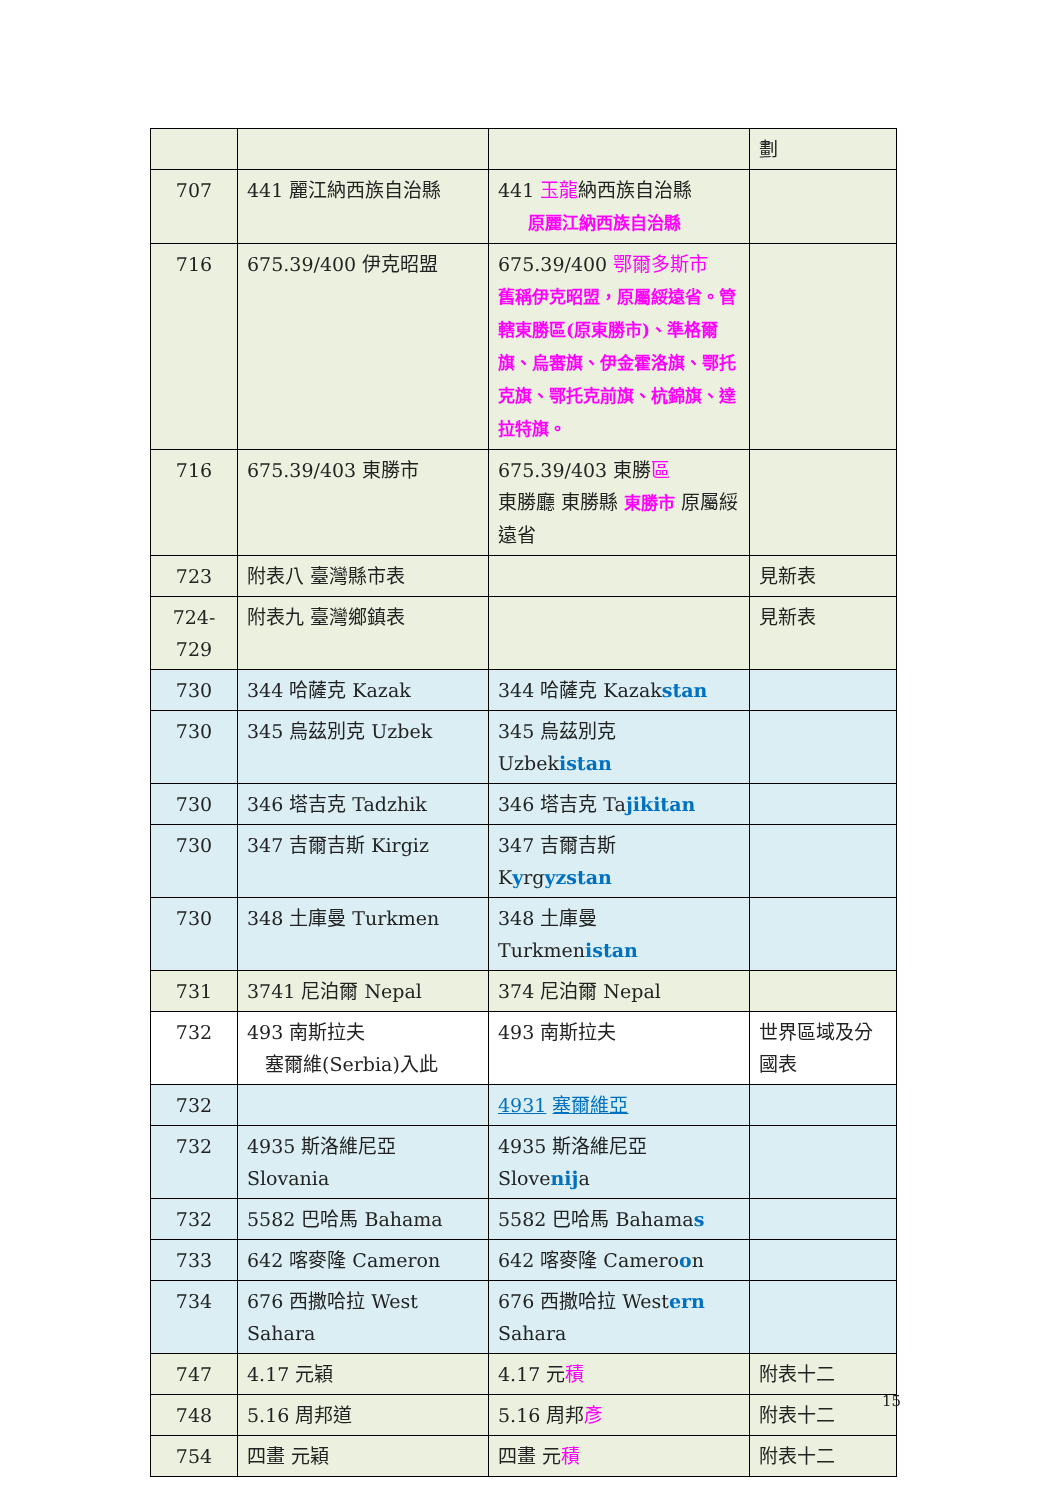| | | | 劃 |
| 707 | 441 麗江納西族自治縣 | 441 玉龍 納西族自治縣 原麗江納西族自治縣 | |
| 716 | 675.39/400 伊克昭盟 | 675.39/400 鄂爾多斯市 舊稱伊克昭盟，原屬綏遠省。管轄東勝區(原東勝市)、準格爾旗、烏審旗、伊金霍洛旗、鄂托克旗、鄂托克前旗、杭錦旗、達拉特旗。 | |
| 716 | 675.39/403 東勝市 | 675.39/403 東勝 區 東勝廳 東勝縣 東勝市 原屬綏遠省 | |
| 723 | 附表八 臺灣縣市表 | | 見新表 |
| 724-729 | 附表九 臺灣鄉鎮表 | | 見新表 |
| 730 | 344 哈薩克 Kazak | 344 哈薩克 Kazak stan | |
| 730 | 345 烏茲別克 Uzbek | 345 烏茲別克 Uzbek istan | |
| 730 | 346 塔吉克 Tadzhik | 346 塔吉克 Ta jikitan | |
| 730 | 347 吉爾吉斯 Kirgiz | 347 吉爾吉斯 K y rg yzstan | |
| 730 | 348 土庫曼 Turkmen | 348 土庫曼 Turkmen istan | |
| 731 | 3741 尼泊爾 Nepal | 374 尼泊爾 Nepal | |
| 732 | 493 南斯拉夫 塞爾維(Serbia)入此 | 493 南斯拉夫 | 世界區域及分國表 |
| 732 | | 4931 塞爾維亞 | |
| 732 | 4935 斯洛維尼亞 Slovania | 4935 斯洛維尼亞 Slove nij a | |
| 732 | 5582 巴哈馬 Bahama | 5582 巴哈馬 Bahama s | |
| 733 | 642 喀麥隆 Cameron | 642 喀麥隆 Camero o n | |
| 734 | 676 西撒哈拉 West Sahara | 676 西撒哈拉 West ern Sahara | |
| 747 | 4.17 元穎 | 4.17 元 積 | 附表十二 |
| 748 | 5.16 周邦道 | 5.16 周邦 彥 | 附表十二 |
| 754 | 四畫 元穎 | 四畫 元 積 | 附表十二 |
15